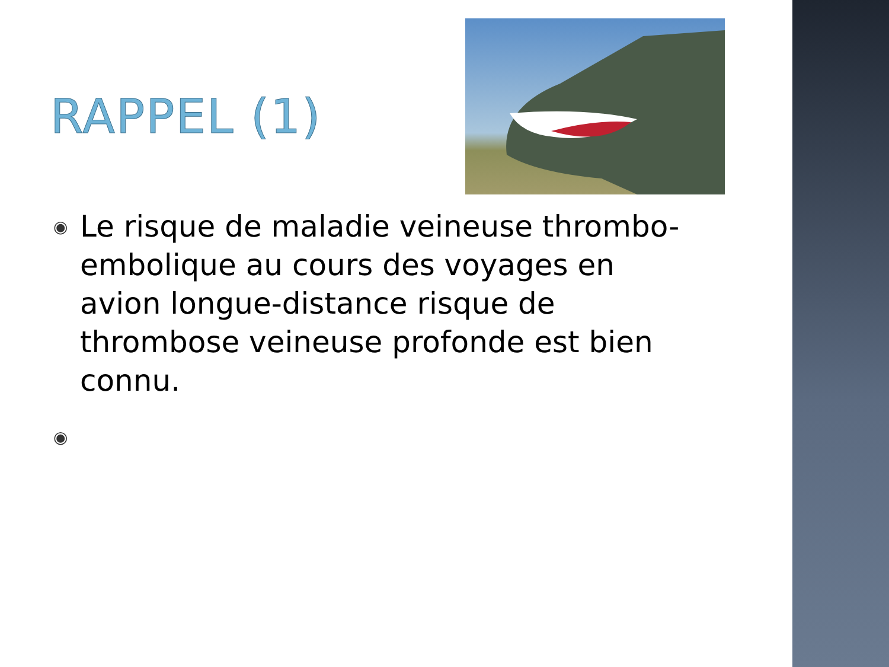RAPPEL (1)
◉ Le risque de maladie veineuse thrombo-embolique au cours des voyages en avion longue-distance risque de thrombose veineuse profonde est bien connu.
◉